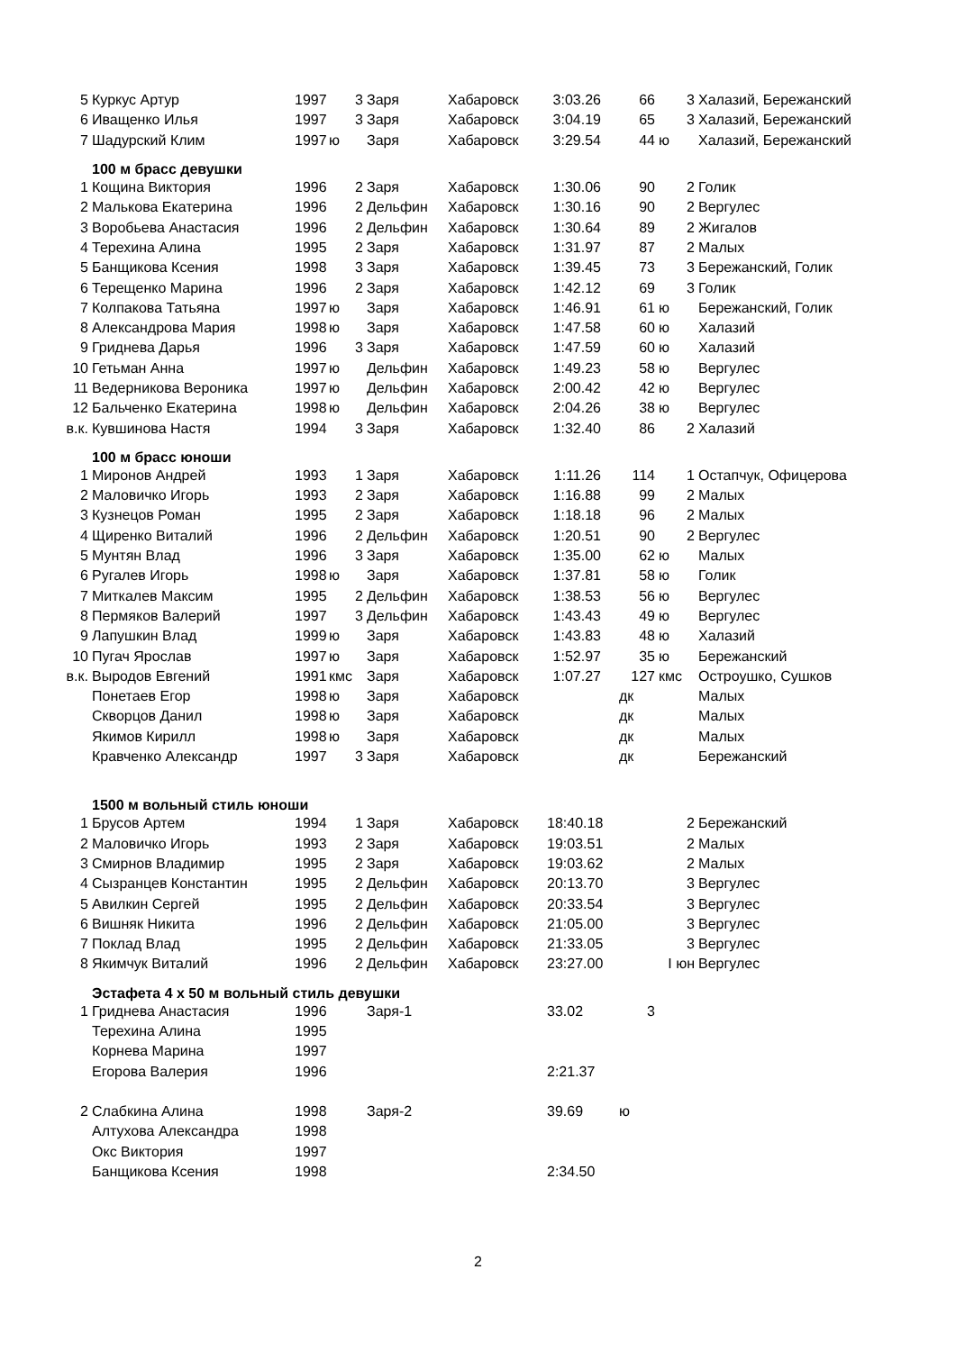| 5 | Куркус Артур | 1997 | 3 | Заря | Хабаровск | 3:03.26 | 66 | 3 | Халазий, Бережанский |
| 6 | Иващенко Илья | 1997 | 3 | Заря | Хабаровск | 3:04.19 | 65 | 3 | Халазий, Бережанский |
| 7 | Шадурский Клим | 1997 | ю | Заря | Хабаровск | 3:29.54 | 44 | ю | Халазий, Бережанский |
| | 100 м брасс девушки | | | | | | | | |
| 1 | Кощина Виктория | 1996 | 2 | Заря | Хабаровск | 1:30.06 | 90 | 2 | Голик |
| 2 | Малькова Екатерина | 1996 | 2 | Дельфин | Хабаровск | 1:30.16 | 90 | 2 | Вергулес |
| 3 | Воробьева Анастасия | 1996 | 2 | Дельфин | Хабаровск | 1:30.64 | 89 | 2 | Жигалов |
| 4 | Терехина Алина | 1995 | 2 | Заря | Хабаровск | 1:31.97 | 87 | 2 | Малых |
| 5 | Банщикова Ксения | 1998 | 3 | Заря | Хабаровск | 1:39.45 | 73 | 3 | Бережанский, Голик |
| 6 | Терещенко Марина | 1996 | 2 | Заря | Хабаровск | 1:42.12 | 69 | 3 | Голик |
| 7 | Колпакова Татьяна | 1997 | ю | Заря | Хабаровск | 1:46.91 | 61 | ю | Бережанский, Голик |
| 8 | Александрова Мария | 1998 | ю | Заря | Хабаровск | 1:47.58 | 60 | ю | Халазий |
| 9 | Гриднева Дарья | 1996 | 3 | Заря | Хабаровск | 1:47.59 | 60 | ю | Халазий |
| 10 | Гетьман Анна | 1997 | ю | Дельфин | Хабаровск | 1:49.23 | 58 | ю | Вергулес |
| 11 | Ведерникова Вероника | 1997 | ю | Дельфин | Хабаровск | 2:00.42 | 42 | ю | Вергулес |
| 12 | Бальченко Екатерина | 1998 | ю | Дельфин | Хабаровск | 2:04.26 | 38 | ю | Вергулес |
| в.к. | Кувшинова Настя | 1994 | 3 | Заря | Хабаровск | 1:32.40 | 86 | 2 | Халазий |
| | 100 м брасс юноши | | | | | | | | |
| 1 | Миронов Андрей | 1993 | 1 | Заря | Хабаровск | 1:11.26 | 114 | 1 | Остапчук, Офицерова |
| 2 | Маловичко Игорь | 1993 | 2 | Заря | Хабаровск | 1:16.88 | 99 | 2 | Малых |
| 3 | Кузнецов Роман | 1995 | 2 | Заря | Хабаровск | 1:18.18 | 96 | 2 | Малых |
| 4 | Щиренко Виталий | 1996 | 2 | Дельфин | Хабаровск | 1:20.51 | 90 | 2 | Вергулес |
| 5 | Мунтян Влад | 1996 | 3 | Заря | Хабаровск | 1:35.00 | 62 | ю | Малых |
| 6 | Ругалев Игорь | 1998 | ю | Заря | Хабаровск | 1:37.81 | 58 | ю | Голик |
| 7 | Миткалев Максим | 1995 | 2 | Дельфин | Хабаровск | 1:38.53 | 56 | ю | Вергулес |
| 8 | Пермяков Валерий | 1997 | 3 | Дельфин | Хабаровск | 1:43.43 | 49 | ю | Вергулес |
| 9 | Лапушкин Влад | 1999 | ю | Заря | Хабаровск | 1:43.83 | 48 | ю | Халазий |
| 10 | Пугач Ярослав | 1997 | ю | Заря | Хабаровск | 1:52.97 | 35 | ю | Бережанский |
| в.к. | Выродов Евгений | 1991 | кмс | Заря | Хабаровск | 1:07.27 | 127 | кмс | Остроушко, Сушков |
| | Понетаев Егор | 1998 | ю | Заря | Хабаровск | | дк | | Малых |
| | Скворцов Данил | 1998 | ю | Заря | Хабаровск | | дк | | Малых |
| | Якимов Кирилл | 1998 | ю | Заря | Хабаровск | | дк | | Малых |
| | Кравченко Александр | 1997 | 3 | Заря | Хабаровск | | дк | | Бережанский |
| | 1500 м вольный стиль юноши | | | | | | | | |
| 1 | Брусов Артем | 1994 | 1 | Заря | Хабаровск | 18:40.18 | | 2 | Бережанский |
| 2 | Маловичко Игорь | 1993 | 2 | Заря | Хабаровск | 19:03.51 | | 2 | Малых |
| 3 | Смирнов Владимир | 1995 | 2 | Заря | Хабаровск | 19:03.62 | | 2 | Малых |
| 4 | Сызранцев Константин | 1995 | 2 | Дельфин | Хабаровск | 20:13.70 | | 3 | Вергулес |
| 5 | Авилкин Сергей | 1995 | 2 | Дельфин | Хабаровск | 20:33.54 | | 3 | Вергулес |
| 6 | Вишняк Никита | 1996 | 2 | Дельфин | Хабаровск | 21:05.00 | | 3 | Вергулес |
| 7 | Поклад Влад | 1995 | 2 | Дельфин | Хабаровск | 21:33.05 | | 3 | Вергулес |
| 8 | Якимчук Виталий | 1996 | 2 | Дельфин | Хабаровск | 23:27.00 | | I юн | Вергулес |
| | Эстафета 4 х 50 м вольный стиль девушки | | | | | | | | |
| 1 | Гриднева Анастасия | 1996 | | Заря-1 | | 33.02 | 3 | | |
| | Терехина Алина | 1995 | | | | | | | |
| | Корнева Марина | 1997 | | | | | | | |
| | Егорова Валерия | 1996 | | | | 2:21.37 | | | |
| 2 | Слабкина Алина | 1998 | | Заря-2 | | 39.69 | ю | | |
| | Алтухова Александра | 1998 | | | | | | | |
| | Окс Виктория | 1997 | | | | | | | |
| | Банщикова Ксения | 1998 | | | | 2:34.50 | | | |
2